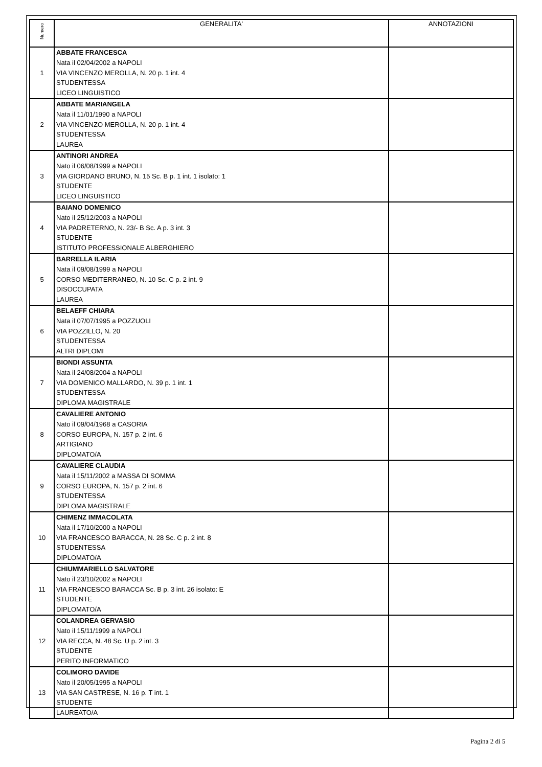| Numero | GENERALITA' | ANNOTAZIONI |
| --- | --- | --- |
| 1 | ABBATE FRANCESCA Nata il 02/04/2002 a NAPOLI VIA VINCENZO MEROLLA, N. 20 p. 1 int. 4 STUDENTESSA LICEO LINGUISTICO | |
| 2 | ABBATE MARIANGELA Nata il 11/01/1990 a NAPOLI VIA VINCENZO MEROLLA, N. 20 p. 1 int. 4 STUDENTESSA LAUREA | |
| 3 | ANTINORI ANDREA Nato il 06/08/1999 a NAPOLI VIA GIORDANO BRUNO, N. 15 Sc. B p. 1 int. 1 isolato: 1 STUDENTE LICEO LINGUISTICO | |
| 4 | BAIANO DOMENICO Nato il 25/12/2003 a NAPOLI VIA PADRETERNO, N. 23/- B Sc. A p. 3 int. 3 STUDENTE ISTITUTO PROFESSIONALE ALBERGHIERO | |
| 5 | BARRELLA ILARIA Nata il 09/08/1999 a NAPOLI CORSO MEDITERRANEO, N. 10 Sc. C p. 2 int. 9 DISOCCUPATA LAUREA | |
| 6 | BELAEFF CHIARA Nata il 07/07/1995 a POZZUOLI VIA POZZILLO, N. 20 STUDENTESSA ALTRI DIPLOMI | |
| 7 | BIONDI ASSUNTA Nata il 24/08/2004 a NAPOLI VIA DOMENICO MALLARDO, N. 39 p. 1 int. 1 STUDENTESSA DIPLOMA MAGISTRALE | |
| 8 | CAVALIERE ANTONIO Nato il 09/04/1968 a CASORIA CORSO EUROPA, N. 157 p. 2 int. 6 ARTIGIANO DIPLOMATO/A | |
| 9 | CAVALIERE CLAUDIA Nata il 15/11/2002 a MASSA DI SOMMA CORSO EUROPA, N. 157 p. 2 int. 6 STUDENTESSA DIPLOMA MAGISTRALE | |
| 10 | CHIMENZ IMMACOLATA Nata il 17/10/2000 a NAPOLI VIA FRANCESCO BARACCA, N. 28 Sc. C p. 2 int. 8 STUDENTESSA DIPLOMATO/A | |
| 11 | CHIUMMARIELLO SALVATORE Nato il 23/10/2002 a NAPOLI VIA FRANCESCO BARACCA Sc. B p. 3 int. 26 isolato: E STUDENTE DIPLOMATO/A | |
| 12 | COLANDREA GERVASIO Nato il 15/11/1999 a NAPOLI VIA RECCA, N. 48 Sc. U p. 2 int. 3 STUDENTE PERITO INFORMATICO | |
| 13 | COLIMORO DAVIDE Nato il 20/05/1995 a NAPOLI VIA SAN CASTRESE, N. 16 p. T int. 1 STUDENTE LAUREATO/A | |
Pagina 2 di 5